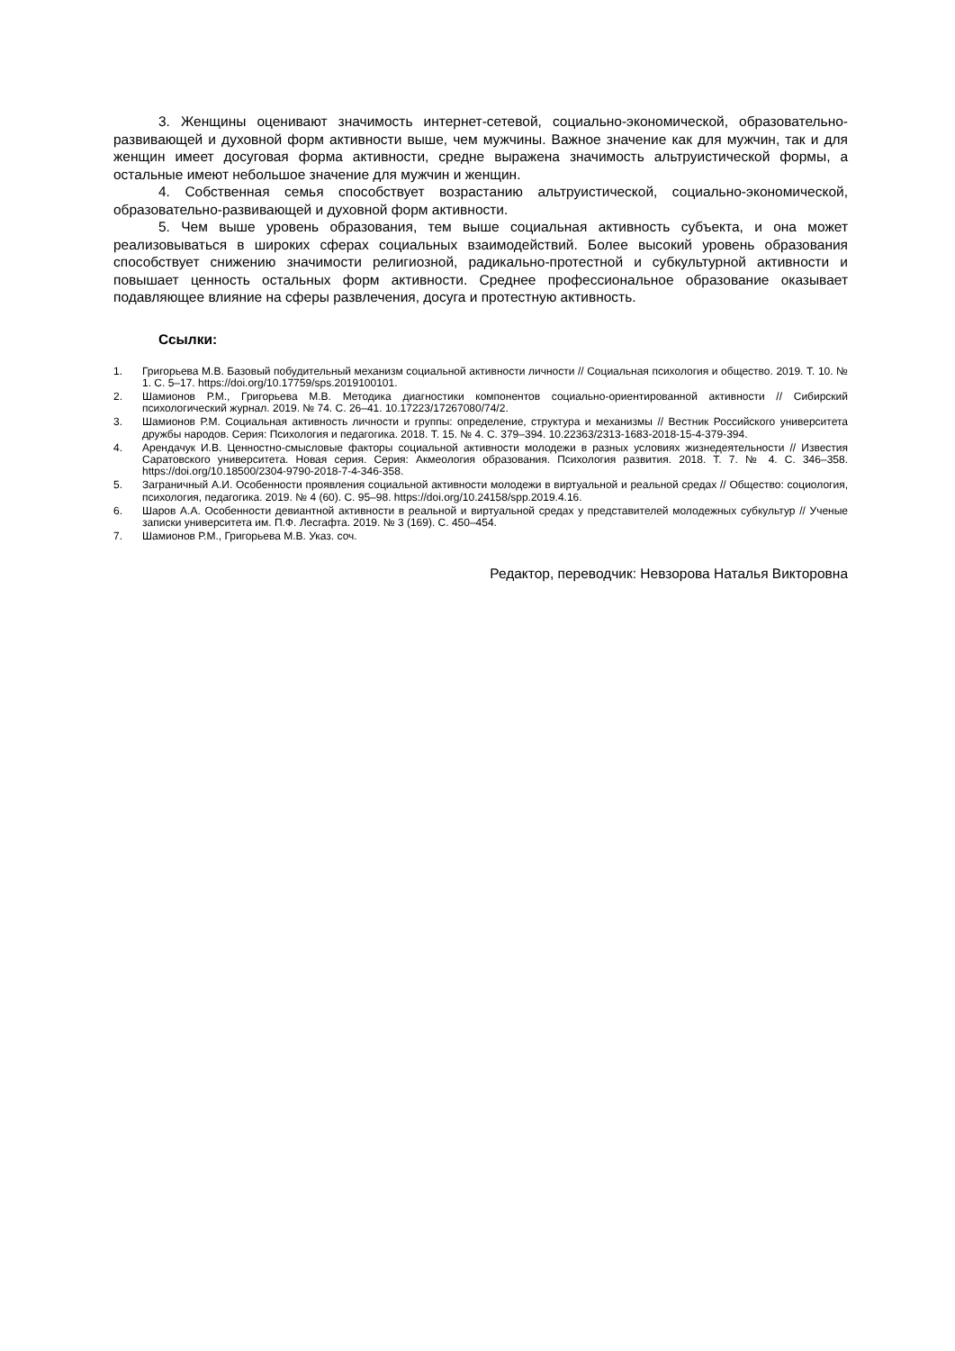3. Женщины оценивают значимость интернет-сетевой, социально-экономической, образовательно-развивающей и духовной форм активности выше, чем мужчины. Важное значение как для мужчин, так и для женщин имеет досуговая форма активности, средне выражена значимость альтруистической формы, а остальные имеют небольшое значение для мужчин и женщин.
4. Собственная семья способствует возрастанию альтруистической, социально-экономической, образовательно-развивающей и духовной форм активности.
5. Чем выше уровень образования, тем выше социальная активность субъекта, и она может реализовываться в широких сферах социальных взаимодействий. Более высокий уровень образования способствует снижению значимости религиозной, радикально-протестной и субкультурной активности и повышает ценность остальных форм активности. Среднее профессиональное образование оказывает подавляющее влияние на сферы развлечения, досуга и протестную активность.
Ссылки:
1. Григорьева М.В. Базовый побудительный механизм социальной активности личности // Социальная психология и общество. 2019. Т. 10. № 1. С. 5–17. https://doi.org/10.17759/sps.2019100101.
2. Шамионов Р.М., Григорьева М.В. Методика диагностики компонентов социально-ориентированной активности // Сибирский психологический журнал. 2019. № 74. С. 26–41. 10.17223/17267080/74/2.
3. Шамионов Р.М. Социальная активность личности и группы: определение, структура и механизмы // Вестник Российского университета дружбы народов. Серия: Психология и педагогика. 2018. Т. 15. № 4. С. 379–394. 10.22363/2313-1683-2018-15-4-379-394.
4. Арендачук И.В. Ценностно-смысловые факторы социальной активности молодежи в разных условиях жизнедеятельности // Известия Саратовского университета. Новая серия. Серия: Акмеология образования. Психология развития. 2018. Т. 7. № 4. С. 346–358. https://doi.org/10.18500/2304-9790-2018-7-4-346-358.
5. Заграничный А.И. Особенности проявления социальной активности молодежи в виртуальной и реальной средах // Общество: социология, психология, педагогика. 2019. № 4 (60). С. 95–98. https://doi.org/10.24158/spp.2019.4.16.
6. Шаров А.А. Особенности девиантной активности в реальной и виртуальной средах у представителей молодежных субкультур // Ученые записки университета им. П.Ф. Лесгафта. 2019. № 3 (169). С. 450–454.
7. Шамионов Р.М., Григорьева М.В. Указ. соч.
Редактор, переводчик: Невзорова Наталья Викторовна